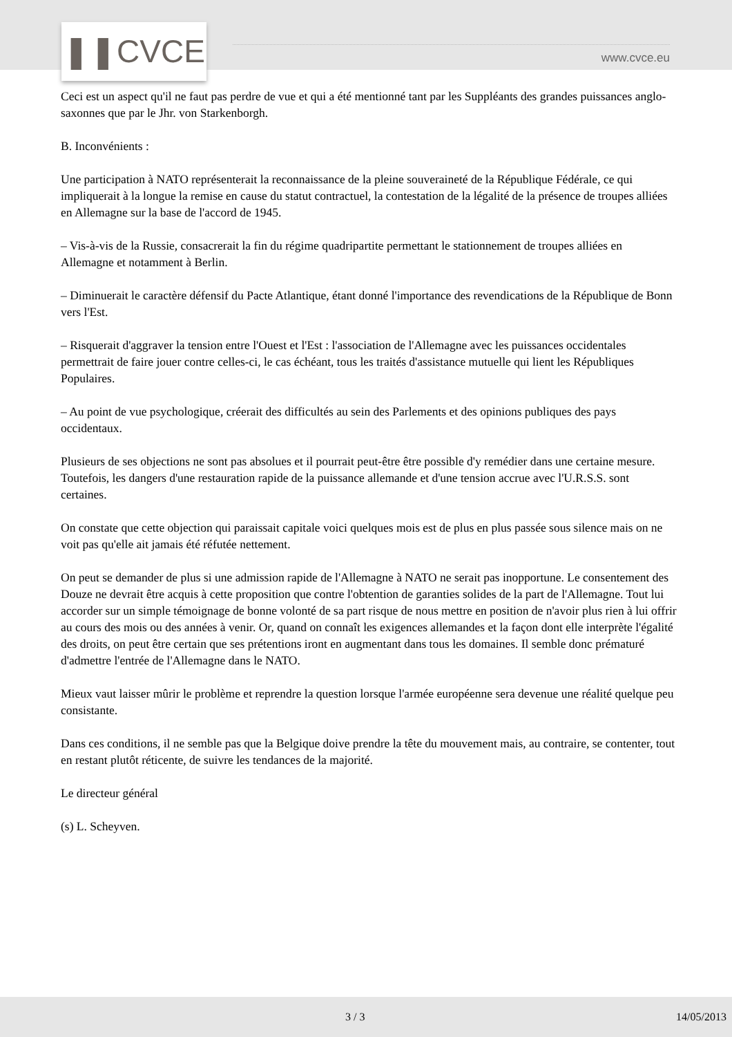❚❚CVCE www.cvce.eu
Ceci est un aspect qu'il ne faut pas perdre de vue et qui a été mentionné tant par les Suppléants des grandes puissances anglo-saxonnes que par le Jhr. von Starkenborgh.
B. Inconvénients :
Une participation à NATO représenterait la reconnaissance de la pleine souveraineté de la République Fédérale, ce qui impliquerait à la longue la remise en cause du statut contractuel, la contestation de la légalité de la présence de troupes alliées en Allemagne sur la base de l'accord de 1945.
– Vis-à-vis de la Russie, consacrerait la fin du régime quadripartite permettant le stationnement de troupes alliées en Allemagne et notamment à Berlin.
– Diminuerait le caractère défensif du Pacte Atlantique, étant donné l'importance des revendications de la République de Bonn vers l'Est.
– Risquerait d'aggraver la tension entre l'Ouest et l'Est : l'association de l'Allemagne avec les puissances occidentales permettrait de faire jouer contre celles-ci, le cas échéant, tous les traités d'assistance mutuelle qui lient les Républiques Populaires.
– Au point de vue psychologique, créerait des difficultés au sein des Parlements et des opinions publiques des pays occidentaux.
Plusieurs de ses objections ne sont pas absolues et il pourrait peut-être être possible d'y remédier dans une certaine mesure. Toutefois, les dangers d'une restauration rapide de la puissance allemande et d'une tension accrue avec l'U.R.S.S. sont certaines.
On constate que cette objection qui paraissait capitale voici quelques mois est de plus en plus passée sous silence mais on ne voit pas qu'elle ait jamais été réfutée nettement.
On peut se demander de plus si une admission rapide de l'Allemagne à NATO ne serait pas inopportune. Le consentement des Douze ne devrait être acquis à cette proposition que contre l'obtention de garanties solides de la part de l'Allemagne. Tout lui accorder sur un simple témoignage de bonne volonté de sa part risque de nous mettre en position de n'avoir plus rien à lui offrir au cours des mois ou des années à venir. Or, quand on connaît les exigences allemandes et la façon dont elle interprète l'égalité des droits, on peut être certain que ses prétentions iront en augmentant dans tous les domaines. Il semble donc prématuré d'admettre l'entrée de l'Allemagne dans le NATO.
Mieux vaut laisser mûrir le problème et reprendre la question lorsque l'armée européenne sera devenue une réalité quelque peu consistante.
Dans ces conditions, il ne semble pas que la Belgique doive prendre la tête du mouvement mais, au contraire, se contenter, tout en restant plutôt réticente, de suivre les tendances de la majorité.
Le directeur général
(s) L. Scheyven.
3 / 3 14/05/2013